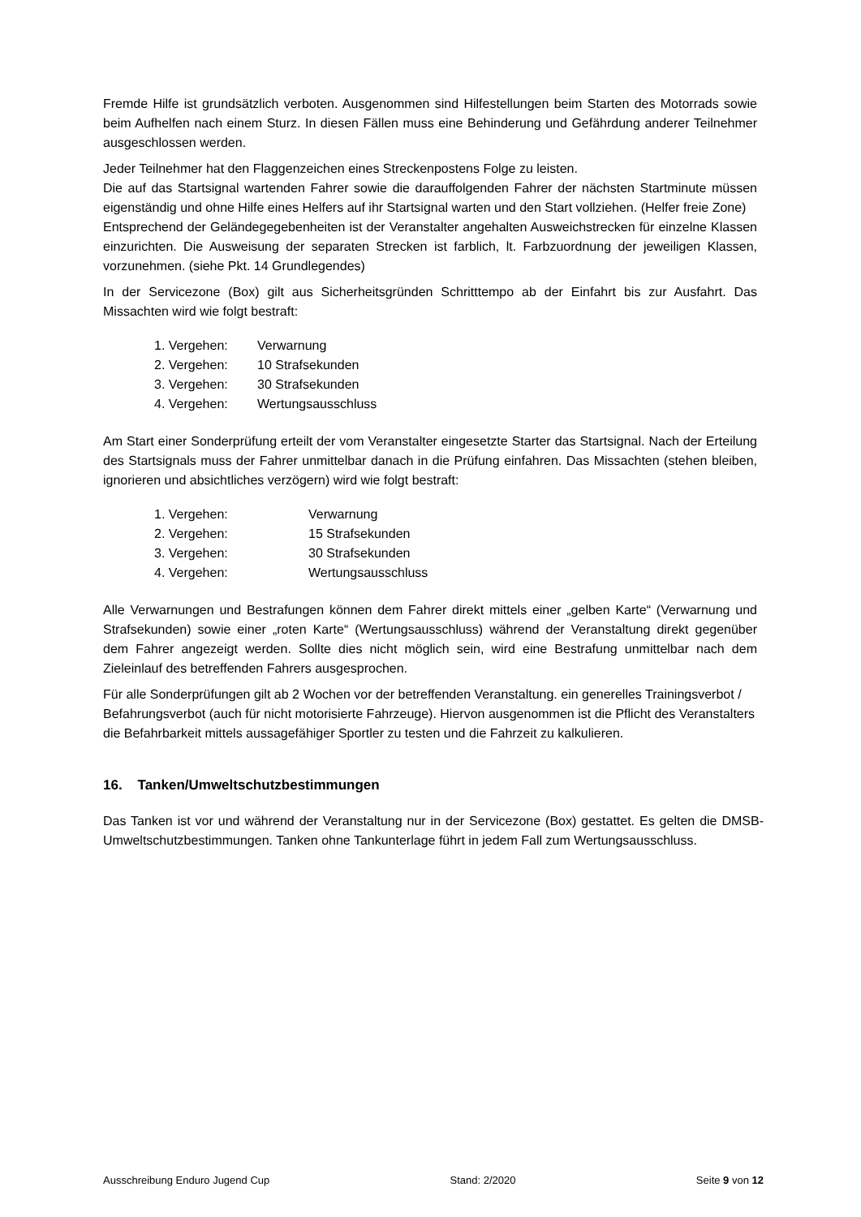Fremde Hilfe ist grundsätzlich verboten. Ausgenommen sind Hilfestellungen beim Starten des Motorrads sowie beim Aufhelfen nach einem Sturz. In diesen Fällen muss eine Behinderung und Gefährdung anderer Teilnehmer ausgeschlossen werden.
Jeder Teilnehmer hat den Flaggenzeichen eines Streckenpostens Folge zu leisten.
Die auf das Startsignal wartenden Fahrer sowie die darauffolgenden Fahrer der nächsten Startminute müssen eigenständig und ohne Hilfe eines Helfers auf ihr Startsignal warten und den Start vollziehen. (Helfer freie Zone)
Entsprechend der Geländegegebenheiten ist der Veranstalter angehalten Ausweichstrecken für einzelne Klassen einzurichten. Die Ausweisung der separaten Strecken ist farblich, lt. Farbzuordnung der jeweiligen Klassen, vorzunehmen. (siehe Pkt. 14 Grundlegendes)
In der Servicezone (Box) gilt aus Sicherheitsgründen Schritttempo ab der Einfahrt bis zur Ausfahrt. Das Missachten wird wie folgt bestraft:
1. Vergehen: Verwarnung
2. Vergehen: 10 Strafsekunden
3. Vergehen: 30 Strafsekunden
4. Vergehen: Wertungsausschluss
Am Start einer Sonderprüfung erteilt der vom Veranstalter eingesetzte Starter das Startsignal. Nach der Erteilung des Startsignals muss der Fahrer unmittelbar danach in die Prüfung einfahren. Das Missachten (stehen bleiben, ignorieren und absichtliches verzögern) wird wie folgt bestraft:
1. Vergehen: Verwarnung
2. Vergehen: 15 Strafsekunden
3. Vergehen: 30 Strafsekunden
4. Vergehen: Wertungsausschluss
Alle Verwarnungen und Bestrafungen können dem Fahrer direkt mittels einer „gelben Karte“ (Verwarnung und Strafsekunden) sowie einer „roten Karte“ (Wertungsausschluss) während der Veranstaltung direkt gegenüber dem Fahrer angezeigt werden. Sollte dies nicht möglich sein, wird eine Bestrafung unmittelbar nach dem Zieleinlauf des betreffenden Fahrers ausgesprochen.
Für alle Sonderprüfungen gilt ab 2 Wochen vor der betreffenden Veranstaltung. ein generelles Trainingsverbot / Befahrungsverbot (auch für nicht motorisierte Fahrzeuge). Hiervon ausgenommen ist die Pflicht des Veranstalters die Befahrbarkeit mittels aussagefähiger Sportler zu testen und die Fahrzeit zu kalkulieren.
16. Tanken/Umweltschutzbestimmungen
Das Tanken ist vor und während der Veranstaltung nur in der Servicezone (Box) gestattet. Es gelten die DMSB-Umweltschutzbestimmungen. Tanken ohne Tankunterlage führt in jedem Fall zum Wertungsausschluss.
Ausschreibung Enduro Jugend Cup Stand: 2/2020 Seite 9 von 12